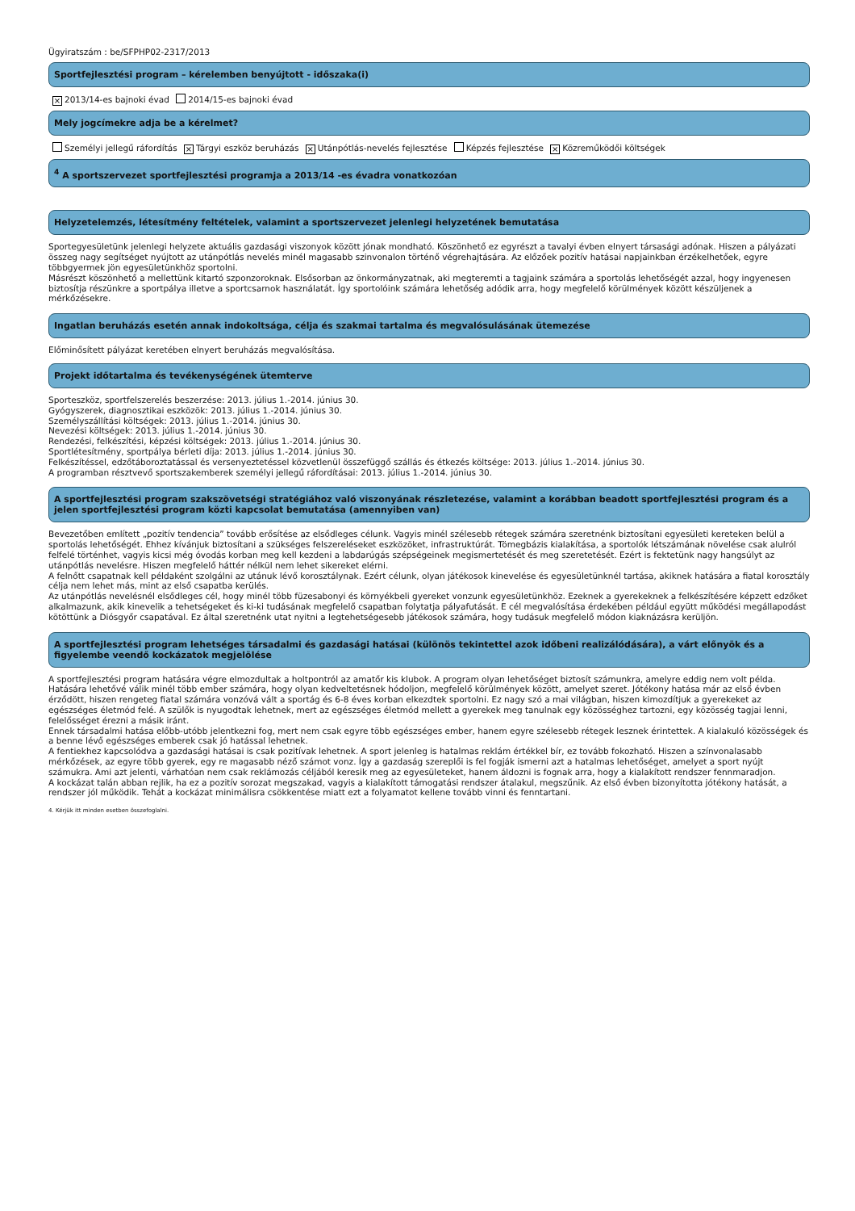Ügyiratszám : be/SFPHP02-2317/2013
Sportfejlesztési program – kérelemben benyújtott - időszaka(i)
× 2013/14-es bajnoki évad 2014/15-es bajnoki évad
Mely jogcímekre adja be a kérelmet?
Személyi jellegű ráfordítás × Tárgyi eszköz beruházás × Utánpótlás-nevelés fejlesztése Képzés fejlesztése × Közreműködői költségek
<sup>4</sup> A sportszervezet sportfejlesztési programja a 2013/14 -es évadra vonatkozóan
Helyzetelemzés, létesítmény feltételek, valamint a sportszervezet jelenlegi helyzetének bemutatása
Sportegyesületünk jelenlegi helyzete aktuális gazdasági viszonyok között jónak mondható. Köszönhető ez egyrészt a tavalyi évben elnyert társasági adónak. Hiszen a pályázati összeg nagy segítséget nyújtott az utánpótlás nevelés minél magasabb szinvonalon történő végrehajtására. Az előzőek pozitív hatásai napjainkban érzékelhetőek, egyre többgyermek jön egyesületünkhöz sportolni.
Másrészt köszönhető a mellettünk kitartó szponzoroknak. Elsősorban az önkormányzatnak, aki megteremti a tagjaink számára a sportolás lehetőségét azzal, hogy ingyenesen biztosítja részünkre a sportpálya illetve a sportcsarnok használatát. Így sportolóink számára lehetőség adódik arra, hogy megfelelő körülmények között készüljenek a mérkőzésekre.
Ingatlan beruházás esetén annak indokoltsága, célja és szakmai tartalma és megvalósulásának ütemezése
Előminősített pályázat keretében elnyert beruházás megvalósítása.
Projekt időtartalma és tevékenységének ütemterve
Sporteszköz, sportfelszerelés beszerzése: 2013. július 1.-2014. június 30.
Gyógyszerek, diagnosztikai eszközök: 2013. július 1.-2014. június 30.
Személyszállítási költségek: 2013. július 1.-2014. június 30.
Nevezési költségek: 2013. július 1.-2014. június 30.
Rendezési, felkészítési, képzési költségek: 2013. július 1.-2014. június 30.
Sportlétesítmény, sportpálya bérleti díja: 2013. július 1.-2014. június 30.
Felkészítéssel, edzőtáboroztatással és versenyeztetéssel közvetlenül összefüggő szállás és étkezés költsége: 2013. július 1.-2014. június 30.
A programban résztvevő sportszakemberek személyi jellegű ráfordításai: 2013. július 1.-2014. június 30.
A sportfejlesztési program szakszövetségi stratégiához való viszonyának részletezése, valamint a korábban beadott sportfejlesztési program és a jelen sportfejlesztési program közti kapcsolat bemutatása (amennyiben van)
Bevezetőben említett „pozitív tendencia” tovább erősítése az elsődleges célunk. Vagyis minél szélesebb rétegek számára szeretnénk biztosítani egyesületi kereteken belül a sportolás lehetőségét. Ehhez kívánjuk biztosítani a szükséges felszereléseket eszközöket, infrastruktúrát. Tömegbázis kialakítása, a sportolók létszámának növelése csak alulról felfelé történhet, vagyis kicsi még óvodás korban meg kell kezdeni a labdarúgás szépségeinek megismertetését és meg szeretetését. Ezért is fektetünk nagy hangsúlyt az utánpótlás nevelésre. Hiszen megfelelő háttér nélkül nem lehet sikereket elérni.
A felnőtt csapatnak kell példaként szolgálni az utánuk lévő korosztálynak. Ezért célunk, olyan játékosok kinevelése és egyesületünknél tartása, akiknek hatására a fiatal korosztály célja nem lehet más, mint az első csapatba kerülés.
Az utánpótlás nevelésnél elsődleges cél, hogy minél több füzesabonyi és környékbeli gyereket vonzunk egyesületünkhöz. Ezeknek a gyerekeknek a felkészítésére képzett edzőket alkalmazunk, akik kinevelik a tehetségeket és ki-ki tudásának megfelelő csapatban folytatja pályafutását. E cél megvalósítása érdekében például együtt működési megállapodást kötöttünk a Diósgyőr csapatával. Ez által szeretnénk utat nyitni a legtehetségesebb játékosok számára, hogy tudásuk megfelelő módon kiaknázásra kerüljön.
A sportfejlesztési program lehetséges társadalmi és gazdasági hatásai (különös tekintettel azok időbeni realizálódására), a várt előnyök és a figyelembe veendő kockázatok megjelölése
A sportfejlesztési program hatására végre elmozdultak a holtpontról az amatőr kis klubok. A program olyan lehetőséget biztosít számunkra, amelyre eddig nem volt példa. Hatására lehetővé válik minél több ember számára, hogy olyan kedveltetésnek hódoljon, megfelelő körülmények között, amelyet szeret. Jótékony hatása már az első évben érződött, hiszen rengeteg fiatal számára vonzóvá vált a sportág és 6-8 éves korban elkezdtek sportolni. Ez nagy szó a mai világban, hiszen kimozdítjuk a gyerekeket az egészséges életmód felé. A szülők is nyugodtak lehetnek, mert az egészséges életmód mellett a gyerekek meg tanulnak egy közösséghez tartozni, egy közösség tagjai lenni, felelősséget érezni a másik iránt.
Ennek társadalmi hatása előbb-utóbb jelentkezni fog, mert nem csak egyre több egészséges ember, hanem egyre szélesebb rétegek lesznek érintettek. A kialakuló közösségek és a benne lévő egészséges emberek csak jó hatással lehetnek.
A fentiekhez kapcsolódva a gazdasági hatásai is csak pozitívak lehetnek. A sport jelenleg is hatalmas reklám értékkel bír, ez tovább fokozható. Hiszen a színvonalasabb mérkőzések, az egyre több gyerek, egy re magasabb néző számot vonz. Így a gazdaság szereplői is fel fogják ismerni azt a hatalmas lehetőséget, amelyet a sport nyújt számukra. Ami azt jelenti, várhatóan nem csak reklámozás céljából keresik meg az egyesületeket, hanem áldozni is fognak arra, hogy a kialakított rendszer fennmaradjon.
A kockázat talán abban rejlik, ha ez a pozitív sorozat megszakad, vagyis a kialakított támogatási rendszer átalakul, megszűnik. Az első évben bizonyította jótékony hatását, a rendszer jól működik. Tehát a kockázat minimálisra csökkentése miatt ezt a folyamatot kellene tovább vinni és fenntartani.
4. Kérjük itt minden esetben összefoglalni.